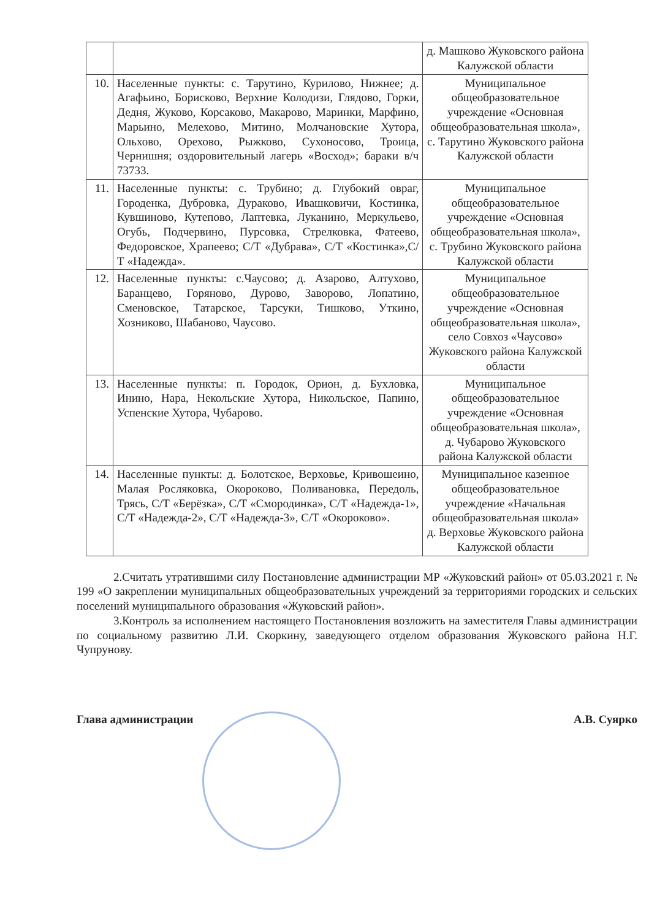| | | д. Машково Жуковского района Калужской области |
| 10. | Населенные пункты: с. Тарутино, Курилово, Нижнее; д. Агафьино, Борисково, Верхние Колодизи, Глядово, Горки, Дедня, Жуково, Корсаково, Макарово, Маринки, Марфино, Марьино, Мелехово, Митино, Молчановские Хутора, Ольхово, Орехово, Рыжково, Сухоносово, Троица, Чернишня; оздоровительный лагерь «Восход»; бараки в/ч 73733. | Муниципальное общеобразовательное учреждение «Основная общеобразовательная школа», с. Тарутино Жуковского района Калужской области |
| 11. | Населенные пункты: с. Трубино; д. Глубокий овраг, Городенка, Дубровка, Дураково, Ивашковичи, Костинка, Кувшиново, Кутепово, Лаптевка, Луканино, Меркульево, Огубь, Подчервино, Пурсовка, Стрелковка, Фатеево, Федоровское, Храпеево; С/Т «Дубрава», С/Т «Костинка»,С/Т «Надежда». | Муниципальное общеобразовательное учреждение «Основная общеобразовательная школа», с. Трубино Жуковского района Калужской области |
| 12. | Населенные пункты: с.Чаусово; д. Азарово, Алтухово, Баранцево, Горяново, Дурово, Заворово, Лопатино, Сменовское, Татарское, Тарсуки, Тишково, Уткино, Хозниково, Шабаново, Чаусово. | Муниципальное общеобразовательное учреждение «Основная общеобразовательная школа», село Совхоз «Чаусово» Жуковского района Калужской области |
| 13. | Населенные пункты: п. Городок, Орион, д. Бухловка, Инино, Нара, Некольские Хутора, Никольское, Папино, Успенские Хутора, Чубарово. | Муниципальное общеобразовательное учреждение «Основная общеобразовательная школа», д. Чубарово Жуковского района Калужской области |
| 14. | Населенные пункты: д. Болотское, Верховье, Кривошеино, Малая Росляковка, Окороково, Поливановка, Передоль, Трясь, С/Т «Берёзка», С/Т «Смородинка», С/Т «Надежда-1», С/Т «Надежда-2», С/Т «Надежда-3», С/Т «Окороково». | Муниципальное казенное общеобразовательное учреждение «Начальная общеобразовательная школа» д. Верховье Жуковского района Калужской области |
2.Считать утратившими силу Постановление администрации МР «Жуковский район» от 05.03.2021 г. № 199 «О закреплении муниципальных общеобразовательных учреждений за территориями городских и сельских поселений муниципального образования «Жуковский район».
3.Контроль за исполнением настоящего Постановления возложить на заместителя Главы администрации по социальному развитию Л.И. Скоркину, заведующего отделом образования Жуковского района Н.Г. Чупрунову.
Глава администрации А.В. Суярко